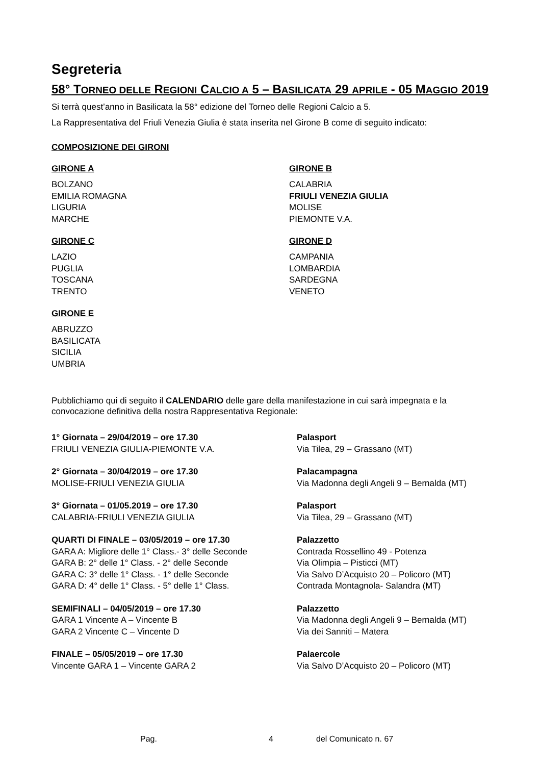Segreteria
58° TORNEO DELLE REGIONI CALCIO A 5 – BASILICATA 29 APRILE - 05 MAGGIO 2019
Si terrà quest’anno in Basilicata la 58° edizione del Torneo delle Regioni Calcio a 5.
La Rappresentativa del Friuli Venezia Giulia è stata inserita nel Girone B come di seguito indicato:
COMPOSIZIONE DEI GIRONI
GIRONE A
BOLZANO
EMILIA ROMAGNA
LIGURIA
MARCHE
GIRONE B
CALABRIA
FRIULI VENEZIA GIULIA
MOLISE
PIEMONTE V.A.
GIRONE C
LAZIO
PUGLIA
TOSCANA
TRENTO
GIRONE D
CAMPANIA
LOMBARDIA
SARDEGNA
VENETO
GIRONE E
ABRUZZO
BASILICATA
SICILIA
UMBRIA
Pubblichiamo qui di seguito il CALENDARIO delle gare della manifestazione in cui sarà impegnata e la convocazione definitiva della nostra Rappresentativa Regionale:
1° Giornata – 29/04/2019 – ore 17.30
FRIULI VENEZIA GIULIA-PIEMONTE V.A.
Palasport
Via Tilea, 29 – Grassano (MT)
2° Giornata – 30/04/2019 – ore 17.30
MOLISE-FRIULI VENEZIA GIULIA
Palacampagna
Via Madonna degli Angeli 9 – Bernalda (MT)
3° Giornata – 01/05.2019 – ore 17.30
CALABRIA-FRIULI VENEZIA GIULIA
Palasport
Via Tilea, 29 – Grassano (MT)
QUARTI DI FINALE – 03/05/2019 – ore 17.30
GARA A: Migliore delle 1° Class.- 3° delle Seconde
GARA B: 2° delle 1° Class. - 2° delle Seconde
GARA C: 3° delle 1° Class. - 1° delle Seconde
GARA D: 4° delle 1° Class. - 5° delle 1° Class.
Palazzetto
Contrada Rossellino 49 - Potenza
Via Olimpia – Pisticci (MT)
Via Salvo D’Acquisto 20 – Policoro (MT)
Contrada Montagnola- Salandra (MT)
SEMIFINALI – 04/05/2019 – ore 17.30
GARA 1 Vincente A – Vincente B
GARA 2 Vincente C – Vincente D
Palazzetto
Via Madonna degli Angeli 9 – Bernalda (MT)
Via dei Sanniti – Matera
FINALE – 05/05/2019 – ore 17.30
Vincente GARA 1 – Vincente GARA 2
Palaercole
Via Salvo D’Acquisto 20 – Policoro (MT)
Pag. 4 del Comunicato n. 67